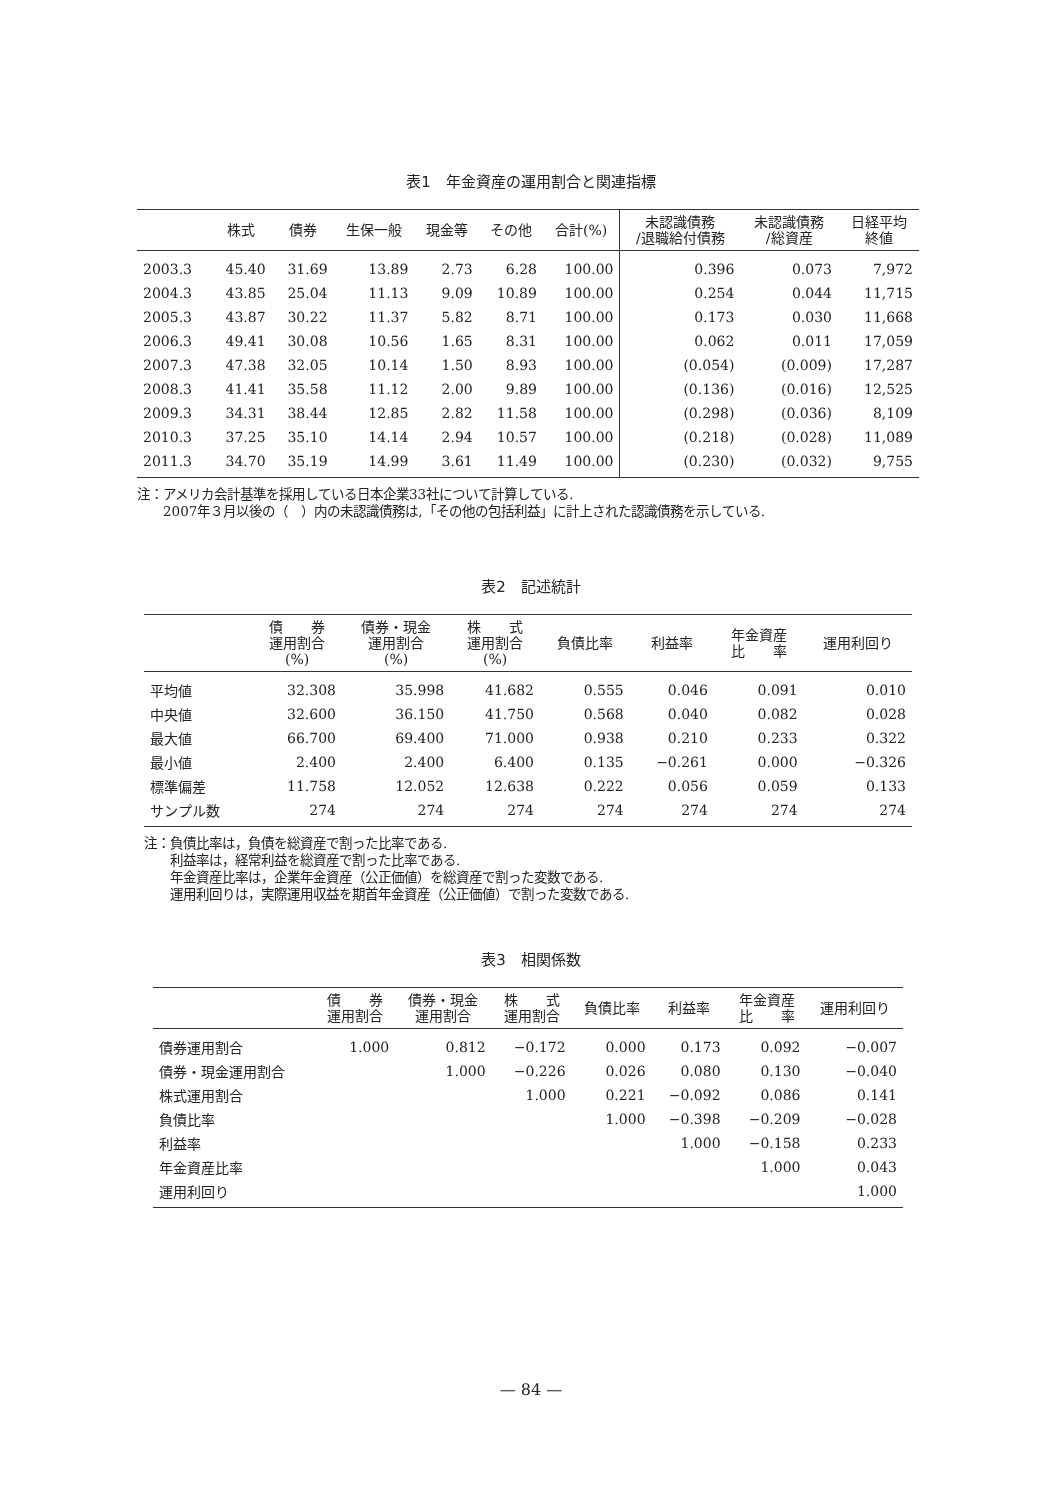表1　年金資産の運用割合と関連指標
| | 株式 | 債券 | 生保一般 | 現金等 | その他 | 合計(%) | 未認識債務 /退職給付債務 | 未認識債務 /総資産 | 日経平均 終値 |
| --- | --- | --- | --- | --- | --- | --- | --- | --- | --- |
| 2003.3 | 45.40 | 31.69 | 13.89 | 2.73 | 6.28 | 100.00 | 0.396 | 0.073 | 7,972 |
| 2004.3 | 43.85 | 25.04 | 11.13 | 9.09 | 10.89 | 100.00 | 0.254 | 0.044 | 11,715 |
| 2005.3 | 43.87 | 30.22 | 11.37 | 5.82 | 8.71 | 100.00 | 0.173 | 0.030 | 11,668 |
| 2006.3 | 49.41 | 30.08 | 10.56 | 1.65 | 8.31 | 100.00 | 0.062 | 0.011 | 17,059 |
| 2007.3 | 47.38 | 32.05 | 10.14 | 1.50 | 8.93 | 100.00 | (0.054) | (0.009) | 17,287 |
| 2008.3 | 41.41 | 35.58 | 11.12 | 2.00 | 9.89 | 100.00 | (0.136) | (0.016) | 12,525 |
| 2009.3 | 34.31 | 38.44 | 12.85 | 2.82 | 11.58 | 100.00 | (0.298) | (0.036) | 8,109 |
| 2010.3 | 37.25 | 35.10 | 14.14 | 2.94 | 10.57 | 100.00 | (0.218) | (0.028) | 11,089 |
| 2011.3 | 34.70 | 35.19 | 14.99 | 3.61 | 11.49 | 100.00 | (0.230) | (0.032) | 9,755 |
注：アメリカ会計基準を採用している日本企業33社について計算している.
　　2007年３月以後の（　）内の未認識債務は,「その他の包括利益」に計上された認識債務を示している.
表2　記述統計
| | 債 券 運用割合 (%) | 債券・現金 運用割合 (%) | 株 式 運用割合 (%) | 負債比率 | 利益率 | 年金資産 比 率 | 運用利回り |
| --- | --- | --- | --- | --- | --- | --- | --- |
| 平均値 | 32.308 | 35.998 | 41.682 | 0.555 | 0.046 | 0.091 | 0.010 |
| 中央値 | 32.600 | 36.150 | 41.750 | 0.568 | 0.040 | 0.082 | 0.028 |
| 最大値 | 66.700 | 69.400 | 71.000 | 0.938 | 0.210 | 0.233 | 0.322 |
| 最小値 | 2.400 | 2.400 | 6.400 | 0.135 | −0.261 | 0.000 | −0.326 |
| 標準偏差 | 11.758 | 12.052 | 12.638 | 0.222 | 0.056 | 0.059 | 0.133 |
| サンプル数 | 274 | 274 | 274 | 274 | 274 | 274 | 274 |
注：負債比率は，負債を総資産で割った比率である.
　　利益率は，経常利益を総資産で割った比率である.
　　年金資産比率は，企業年金資産（公正価値）を総資産で割った変数である.
　　運用利回りは，実際運用収益を期首年金資産（公正価値）で割った変数である.
表3　相関係数
| | 債 券 運用割合 | 債券・現金 運用割合 | 株 式 運用割合 | 負債比率 | 利益率 | 年金資産 比 率 | 運用利回り |
| --- | --- | --- | --- | --- | --- | --- | --- |
| 債券運用割合 | 1.000 | 0.812 | −0.172 | 0.000 | 0.173 | 0.092 | −0.007 |
| 債券・現金運用割合 | | 1.000 | −0.226 | 0.026 | 0.080 | 0.130 | −0.040 |
| 株式運用割合 | | | 1.000 | 0.221 | −0.092 | 0.086 | 0.141 |
| 負債比率 | | | | 1.000 | −0.398 | −0.209 | −0.028 |
| 利益率 | | | | | 1.000 | −0.158 | 0.233 |
| 年金資産比率 | | | | | | 1.000 | 0.043 |
| 運用利回り | | | | | | | 1.000 |
— 84 —